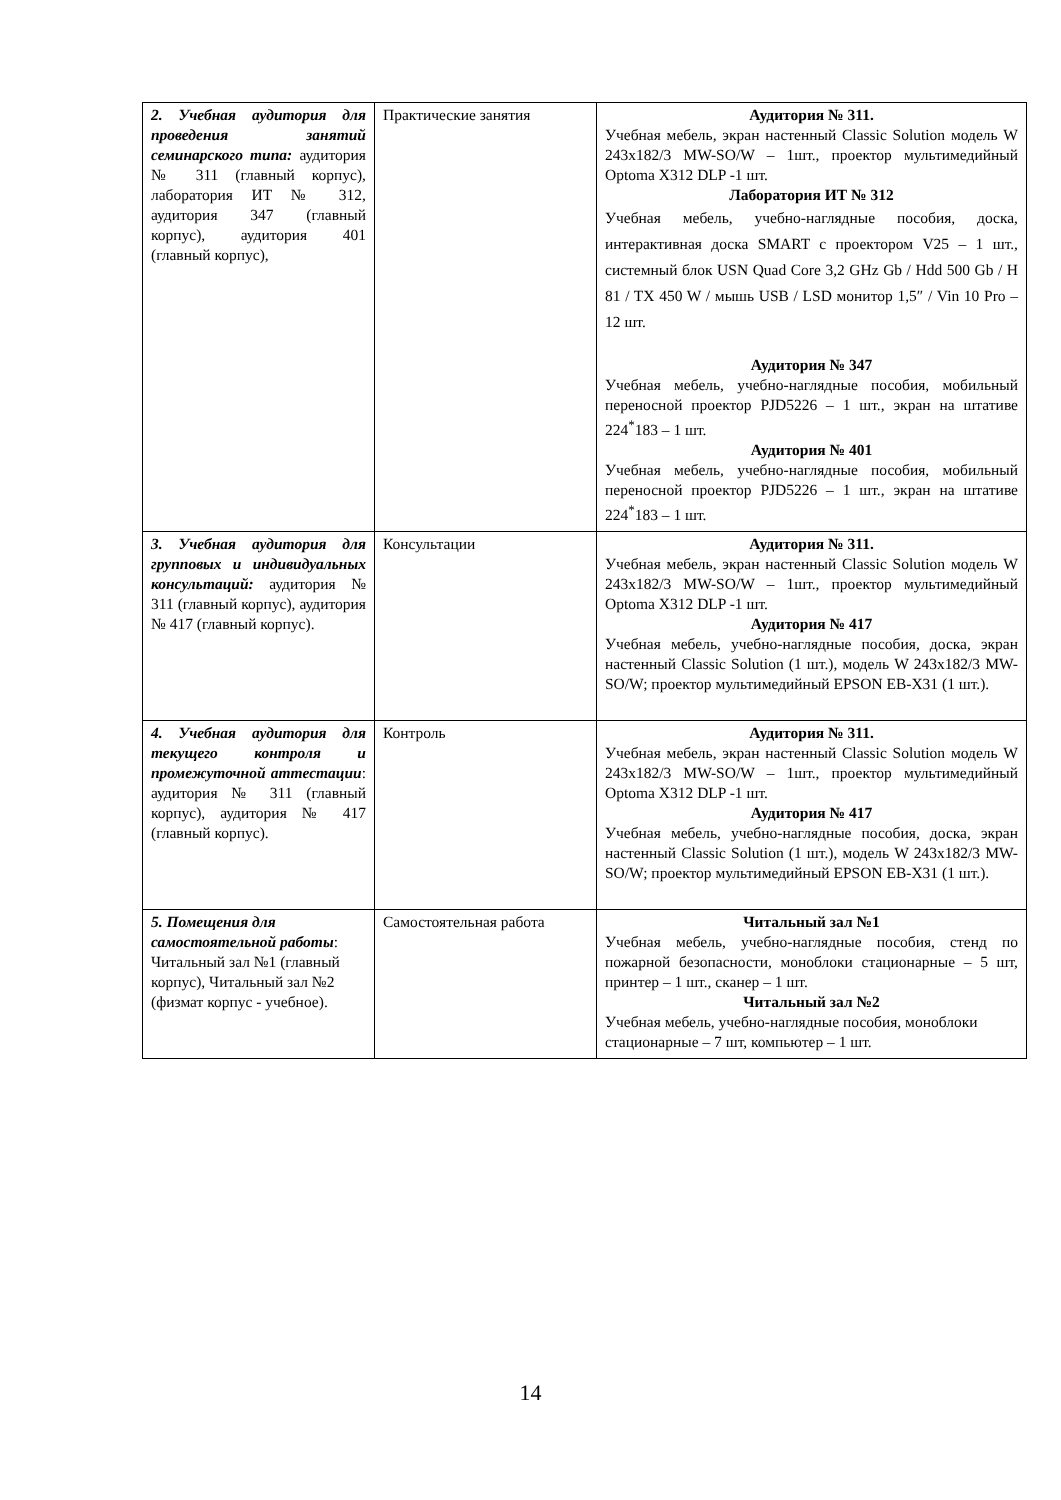| 2. Учебная аудитория для проведения занятий семинарского типа: аудитория № 311 (главный корпус), лаборатория ИТ № 312, аудитория 347 (главный корпус), аудитория 401 (главный корпус), | Практические занятия | Аудитория № 311. Учебная мебель, экран настенный Classic Solution модель W 243x182/3 MW-SO/W – 1шт., проектор мультимедийный Optoma X312 DLP -1 шт. Лаборатория ИТ № 312 Учебная мебель, учебно-наглядные пособия, доска, интерактивная доска SMART с проектором V25 – 1 шт., системный блок USN Quad Core 3,2 GHz Gb / Hdd 500 Gb / H 81 / TX 450 W / мышь USB / LSD монитор 1,5″ / Vin 10 Pro – 12 шт. Аудитория № 347 Учебная мебель, учебно-наглядные пособия, мобильный переносной проектор PJD5226 – 1 шт., экран на штативе 224<sup>*</sup>183 – 1 шт. Аудитория № 401 Учебная мебель, учебно-наглядные пособия, мобильный переносной проектор PJD5226 – 1 шт., экран на штативе 224<sup>*</sup>183 – 1 шт. |
| 3. Учебная аудитория для групповых и индивидуальных консультаций: аудитория № 311 (главный корпус), аудитория № 417 (главный корпус). | Консультации | Аудитория № 311. Учебная мебель, экран настенный Classic Solution модель W 243x182/3 MW-SO/W – 1шт., проектор мультимедийный Optoma X312 DLP -1 шт. Аудитория № 417 Учебная мебель, учебно-наглядные пособия, доска, экран настенный Classic Solution (1 шт.), модель W 243x182/3 MW-SO/W; проектор мультимедийный EPSON EB-X31 (1 шт.). |
| 4. Учебная аудитория для текущего контроля и промежуточной аттестации : аудитория № 311 (главный корпус), аудитория № 417 (главный корпус). | Контроль | Аудитория № 311. Учебная мебель, экран настенный Classic Solution модель W 243x182/3 MW-SO/W – 1шт., проектор мультимедийный Optoma X312 DLP -1 шт. Аудитория № 417 Учебная мебель, учебно-наглядные пособия, доска, экран настенный Classic Solution (1 шт.), модель W 243x182/3 MW-SO/W; проектор мультимедийный EPSON EB-X31 (1 шт.). |
| 5. Помещения для самостоятельной работы : Читальный зал №1 (главный корпус), Читальный зал №2 (физмат корпус - учебное). | Самостоятельная работа | Читальный зал №1 Учебная мебель, учебно-наглядные пособия, стенд по пожарной безопасности, моноблоки стационарные – 5 шт, принтер – 1 шт., сканер – 1 шт. Читальный зал №2 Учебная мебель, учебно-наглядные пособия, моноблоки стационарные – 7 шт, компьютер – 1 шт. |
14